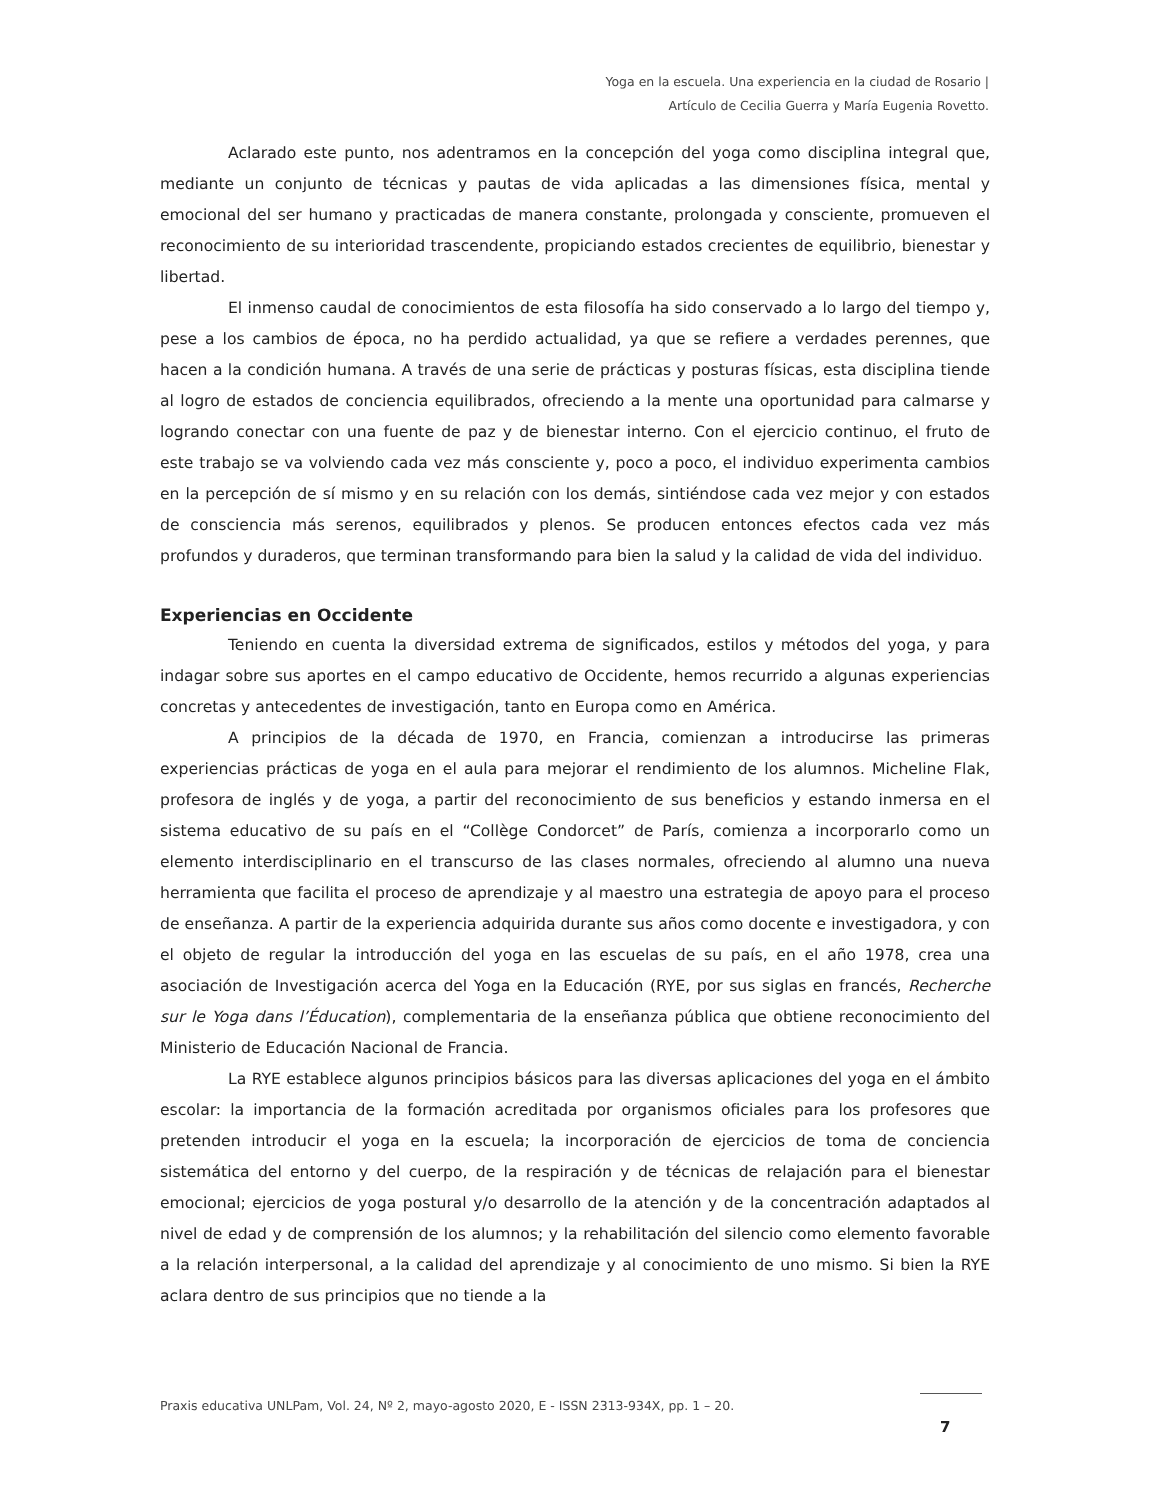Yoga en la escuela. Una experiencia en la ciudad de Rosario |
Artículo de Cecilia Guerra y María Eugenia Rovetto.
Aclarado este punto, nos adentramos en la concepción del yoga como disciplina integral que, mediante un conjunto de técnicas y pautas de vida aplicadas a las dimensiones física, mental y emocional del ser humano y practicadas de manera constante, prolongada y consciente, promueven el reconocimiento de su interioridad trascendente, propiciando estados crecientes de equilibrio, bienestar y libertad.
El inmenso caudal de conocimientos de esta filosofía ha sido conservado a lo largo del tiempo y, pese a los cambios de época, no ha perdido actualidad, ya que se refiere a verdades perennes, que hacen a la condición humana. A través de una serie de prácticas y posturas físicas, esta disciplina tiende al logro de estados de conciencia equilibrados, ofreciendo a la mente una oportunidad para calmarse y logrando conectar con una fuente de paz y de bienestar interno. Con el ejercicio continuo, el fruto de este trabajo se va volviendo cada vez más consciente y, poco a poco, el individuo experimenta cambios en la percepción de sí mismo y en su relación con los demás, sintiéndose cada vez mejor y con estados de consciencia más serenos, equilibrados y plenos. Se producen entonces efectos cada vez más profundos y duraderos, que terminan transformando para bien la salud y la calidad de vida del individuo.
Experiencias en Occidente
Teniendo en cuenta la diversidad extrema de significados, estilos y métodos del yoga, y para indagar sobre sus aportes en el campo educativo de Occidente, hemos recurrido a algunas experiencias concretas y antecedentes de investigación, tanto en Europa como en América.
A principios de la década de 1970, en Francia, comienzan a introducirse las primeras experiencias prácticas de yoga en el aula para mejorar el rendimiento de los alumnos. Micheline Flak, profesora de inglés y de yoga, a partir del reconocimiento de sus beneficios y estando inmersa en el sistema educativo de su país en el “Collège Condorcet” de París, comienza a incorporarlo como un elemento interdisciplinario en el transcurso de las clases normales, ofreciendo al alumno una nueva herramienta que facilita el proceso de aprendizaje y al maestro una estrategia de apoyo para el proceso de enseñanza. A partir de la experiencia adquirida durante sus años como docente e investigadora, y con el objeto de regular la introducción del yoga en las escuelas de su país, en el año 1978, crea una asociación de Investigación acerca del Yoga en la Educación (RYE, por sus siglas en francés, Recherche sur le Yoga dans l’Éducation), complementaria de la enseñanza pública que obtiene reconocimiento del Ministerio de Educación Nacional de Francia.
La RYE establece algunos principios básicos para las diversas aplicaciones del yoga en el ámbito escolar: la importancia de la formación acreditada por organismos oficiales para los profesores que pretenden introducir el yoga en la escuela; la incorporación de ejercicios de toma de conciencia sistemática del entorno y del cuerpo, de la respiración y de técnicas de relajación para el bienestar emocional; ejercicios de yoga postural y/o desarrollo de la atención y de la concentración adaptados al nivel de edad y de comprensión de los alumnos; y la rehabilitación del silencio como elemento favorable a la relación interpersonal, a la calidad del aprendizaje y al conocimiento de uno mismo. Si bien la RYE aclara dentro de sus principios que no tiende a la
Praxis educativa UNLPam, Vol. 24, Nº 2, mayo-agosto 2020, E - ISSN 2313-934X, pp. 1 – 20.
7